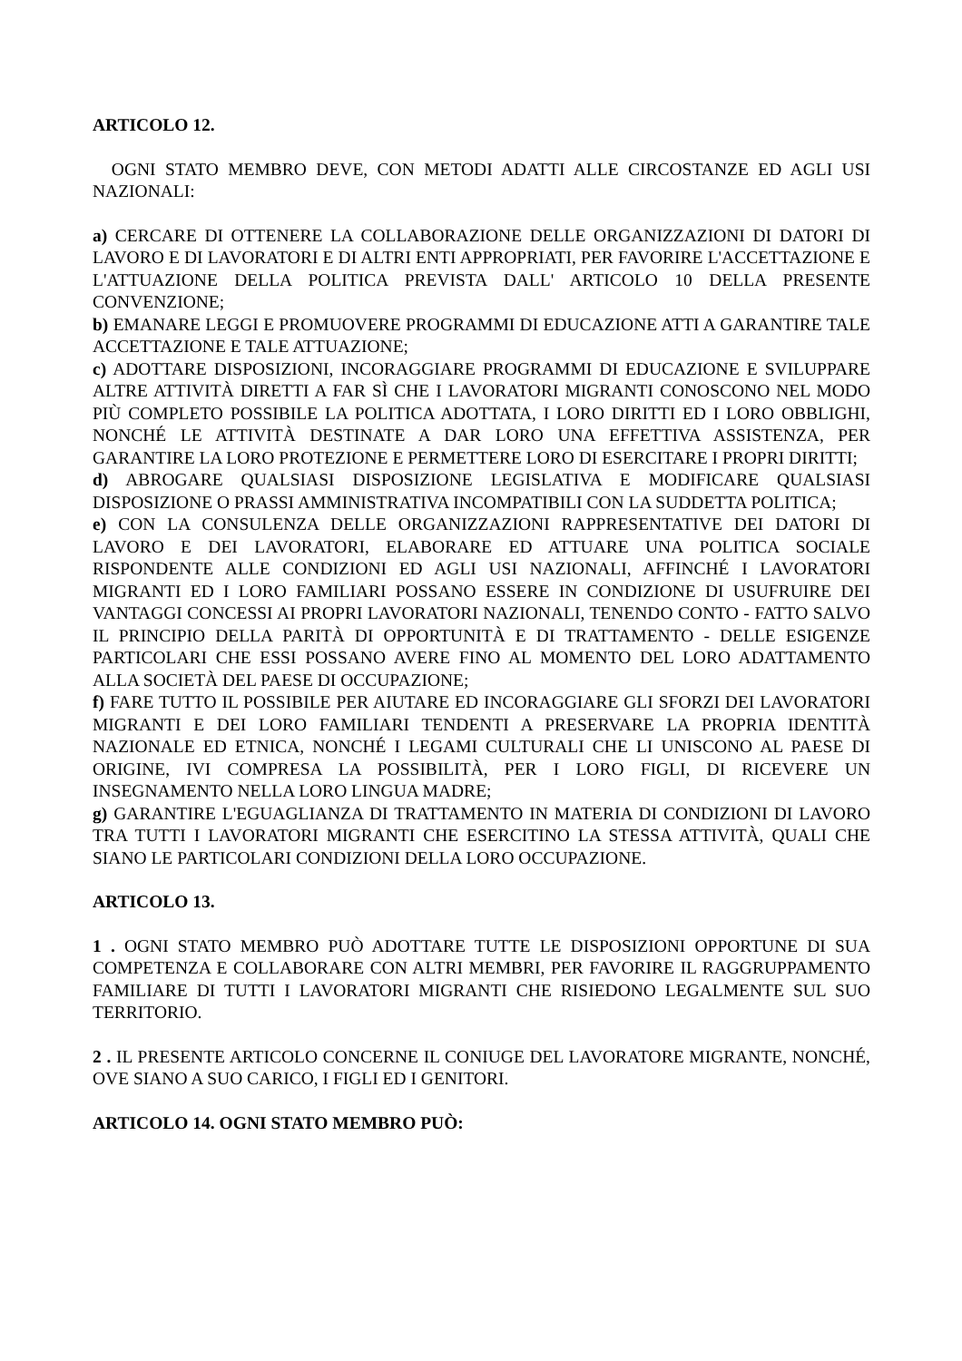ARTICOLO 12.
OGNI STATO MEMBRO DEVE, CON METODI ADATTI ALLE CIRCOSTANZE ED AGLI USI NAZIONALI:
a) CERCARE DI OTTENERE LA COLLABORAZIONE DELLE ORGANIZZAZIONI DI DATORI DI LAVORO E DI LAVORATORI E DI ALTRI ENTI APPROPRIATI, PER FAVORIRE L'ACCETTAZIONE E L'ATTUAZIONE DELLA POLITICA PREVISTA DALL' ARTICOLO 10 DELLA PRESENTE CONVENZIONE;
b) EMANARE LEGGI E PROMUOVERE PROGRAMMI DI EDUCAZIONE ATTI A GARANTIRE TALE ACCETTAZIONE E TALE ATTUAZIONE;
c) ADOTTARE DISPOSIZIONI, INCORAGGIARE PROGRAMMI DI EDUCAZIONE E SVILUPPARE ALTRE ATTIVITÀ DIRETTI A FAR SÌ CHE I LAVORATORI MIGRANTI CONOSCONO NEL MODO PIÙ COMPLETO POSSIBILE LA POLITICA ADOTTATA, I LORO DIRITTI ED I LORO OBBLIGHI, NONCHÉ LE ATTIVITÀ DESTINATE A DAR LORO UNA EFFETTIVA ASSISTENZA, PER GARANTIRE LA LORO PROTEZIONE E PERMETTERE LORO DI ESERCITARE I PROPRI DIRITTI;
d) ABROGARE QUALSIASI DISPOSIZIONE LEGISLATIVA E MODIFICARE QUALSIASI DISPOSIZIONE O PRASSI AMMINISTRATIVA INCOMPATIBILI CON LA SUDDETTA POLITICA;
e) CON LA CONSULENZA DELLE ORGANIZZAZIONI RAPPRESENTATIVE DEI DATORI DI LAVORO E DEI LAVORATORI, ELABORARE ED ATTUARE UNA POLITICA SOCIALE RISPONDENTE ALLE CONDIZIONI ED AGLI USI NAZIONALI, AFFINCHÉ I LAVORATORI MIGRANTI ED I LORO FAMILIARI POSSANO ESSERE IN CONDIZIONE DI USUFRUIRE DEI VANTAGGI CONCESSI AI PROPRI LAVORATORI NAZIONALI, TENENDO CONTO - FATTO SALVO IL PRINCIPIO DELLA PARITÀ DI OPPORTUNITÀ E DI TRATTAMENTO - DELLE ESIGENZE PARTICOLARI CHE ESSI POSSANO AVERE FINO AL MOMENTO DEL LORO ADATTAMENTO ALLA SOCIETÀ DEL PAESE DI OCCUPAZIONE;
f) FARE TUTTO IL POSSIBILE PER AIUTARE ED INCORAGGIARE GLI SFORZI DEI LAVORATORI MIGRANTI E DEI LORO FAMILIARI TENDENTI A PRESERVARE LA PROPRIA IDENTITÀ NAZIONALE ED ETNICA, NONCHÉ I LEGAMI CULTURALI CHE LI UNISCONO AL PAESE DI ORIGINE, IVI COMPRESA LA POSSIBILITÀ, PER I LORO FIGLI, DI RICEVERE UN INSEGNAMENTO NELLA LORO LINGUA MADRE;
g) GARANTIRE L'EGUAGLIANZA DI TRATTAMENTO IN MATERIA DI CONDIZIONI DI LAVORO TRA TUTTI I LAVORATORI MIGRANTI CHE ESERCITINO LA STESSA ATTIVITÀ, QUALI CHE SIANO LE PARTICOLARI CONDIZIONI DELLA LORO OCCUPAZIONE.
ARTICOLO 13.
1 . OGNI STATO MEMBRO PUÒ ADOTTARE TUTTE LE DISPOSIZIONI OPPORTUNE DI SUA COMPETENZA E COLLABORARE CON ALTRI MEMBRI, PER FAVORIRE IL RAGGRUPPAMENTO FAMILIARE DI TUTTI I LAVORATORI MIGRANTI CHE RISIEDONO LEGALMENTE SUL SUO TERRITORIO.
2 . IL PRESENTE ARTICOLO CONCERNE IL CONIUGE DEL LAVORATORE MIGRANTE, NONCHÉ, OVE SIANO A SUO CARICO, I FIGLI ED I GENITORI.
ARTICOLO 14. OGNI STATO MEMBRO PUÒ: